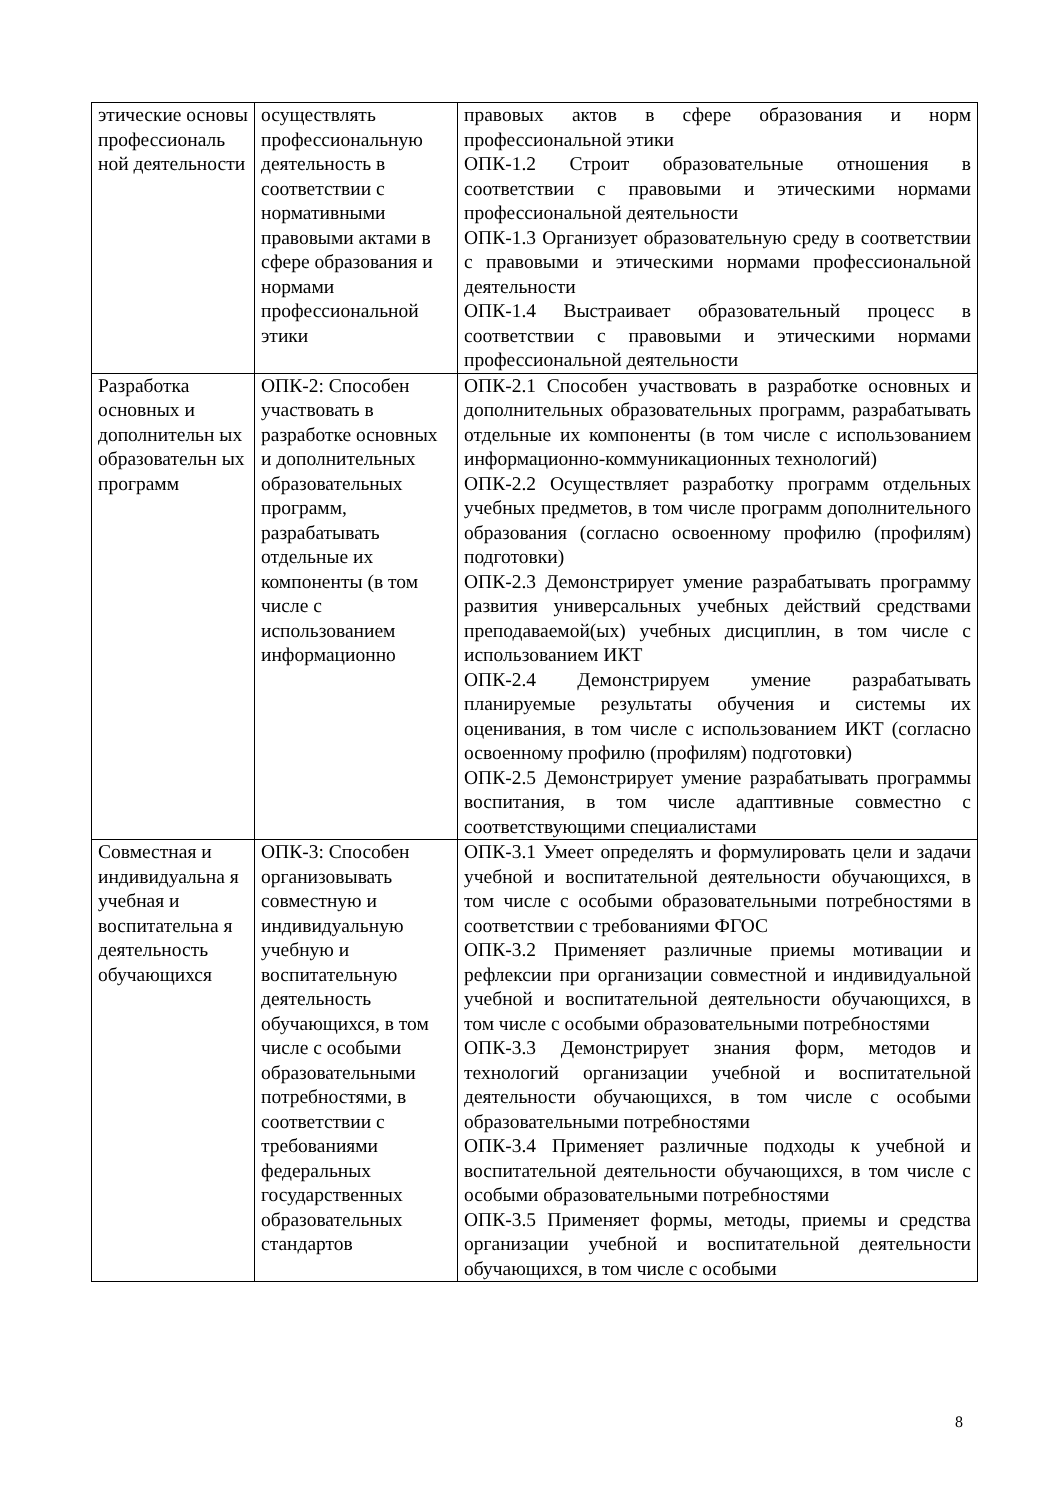| этические основы профессиональ ной деятельности | осуществлять профессиональную деятельность в соответствии с нормативными правовыми актами в сфере образования и нормами профессиональной этики | правовых актов в сфере образования и норм профессиональной этики ОПК-1.2 Строит образовательные отношения в соответствии с правовыми и этическими нормами профессиональной деятельности ОПК-1.3 Организует образовательную среду в соответствии с правовыми и этическими нормами профессиональной деятельности ОПК-1.4 Выстраивает образовательный процесс в соответствии с правовыми и этическими нормами профессиональной деятельности |
| Разработка основных и дополнительн ых образовательн ых программ | ОПК-2: Способен участвовать в разработке основных и дополнительных образовательных программ, разрабатывать отдельные их компоненты (в том числе с использованием информационно | ОПК-2.1 Способен участвовать в разработке основных и дополнительных образовательных программ, разрабатывать отдельные их компоненты (в том числе с использованием информационно-коммуникационных технологий) ОПК-2.2 Осуществляет разработку программ отдельных учебных предметов, в том числе программ дополнительного образования (согласно освоенному профилю (профилям) подготовки) ОПК-2.3 Демонстрирует умение разрабатывать программу развития универсальных учебных действий средствами преподаваемой(ых) учебных дисциплин, в том числе с использованием ИКТ ОПК-2.4 Демонстрируем умение разрабатывать планируемые результаты обучения и системы их оценивания, в том числе с использованием ИКТ (согласно освоенному профилю (профилям) подготовки) ОПК-2.5 Демонстрирует умение разрабатывать программы воспитания, в том числе адаптивные совместно с соответствующими специалистами |
| Совместная и индивидуальна я учебная и воспитательна я деятельность обучающихся | ОПК-3: Способен организовывать совместную и индивидуальную учебную и воспитательную деятельность обучающихся, в том числе с особыми образовательными потребностями, в соответствии с требованиями федеральных государственных образовательных стандартов | ОПК-3.1 Умеет определять и формулировать цели и задачи учебной и воспитательной деятельности обучающихся, в том числе с особыми образовательными потребностями в соответствии с требованиями ФГОС ОПК-3.2 Применяет различные приемы мотивации и рефлексии при организации совместной и индивидуальной учебной и воспитательной деятельности обучающихся, в том числе с особыми образовательными потребностями ОПК-3.3 Демонстрирует знания форм, методов и технологий организации учебной и воспитательной деятельности обучающихся, в том числе с особыми образовательными потребностями ОПК-3.4 Применяет различные подходы к учебной и воспитательной деятельности обучающихся, в том числе с особыми образовательными потребностями ОПК-3.5 Применяет формы, методы, приемы и средства организации учебной и воспитательной деятельности обучающихся, в том числе с особыми |
8